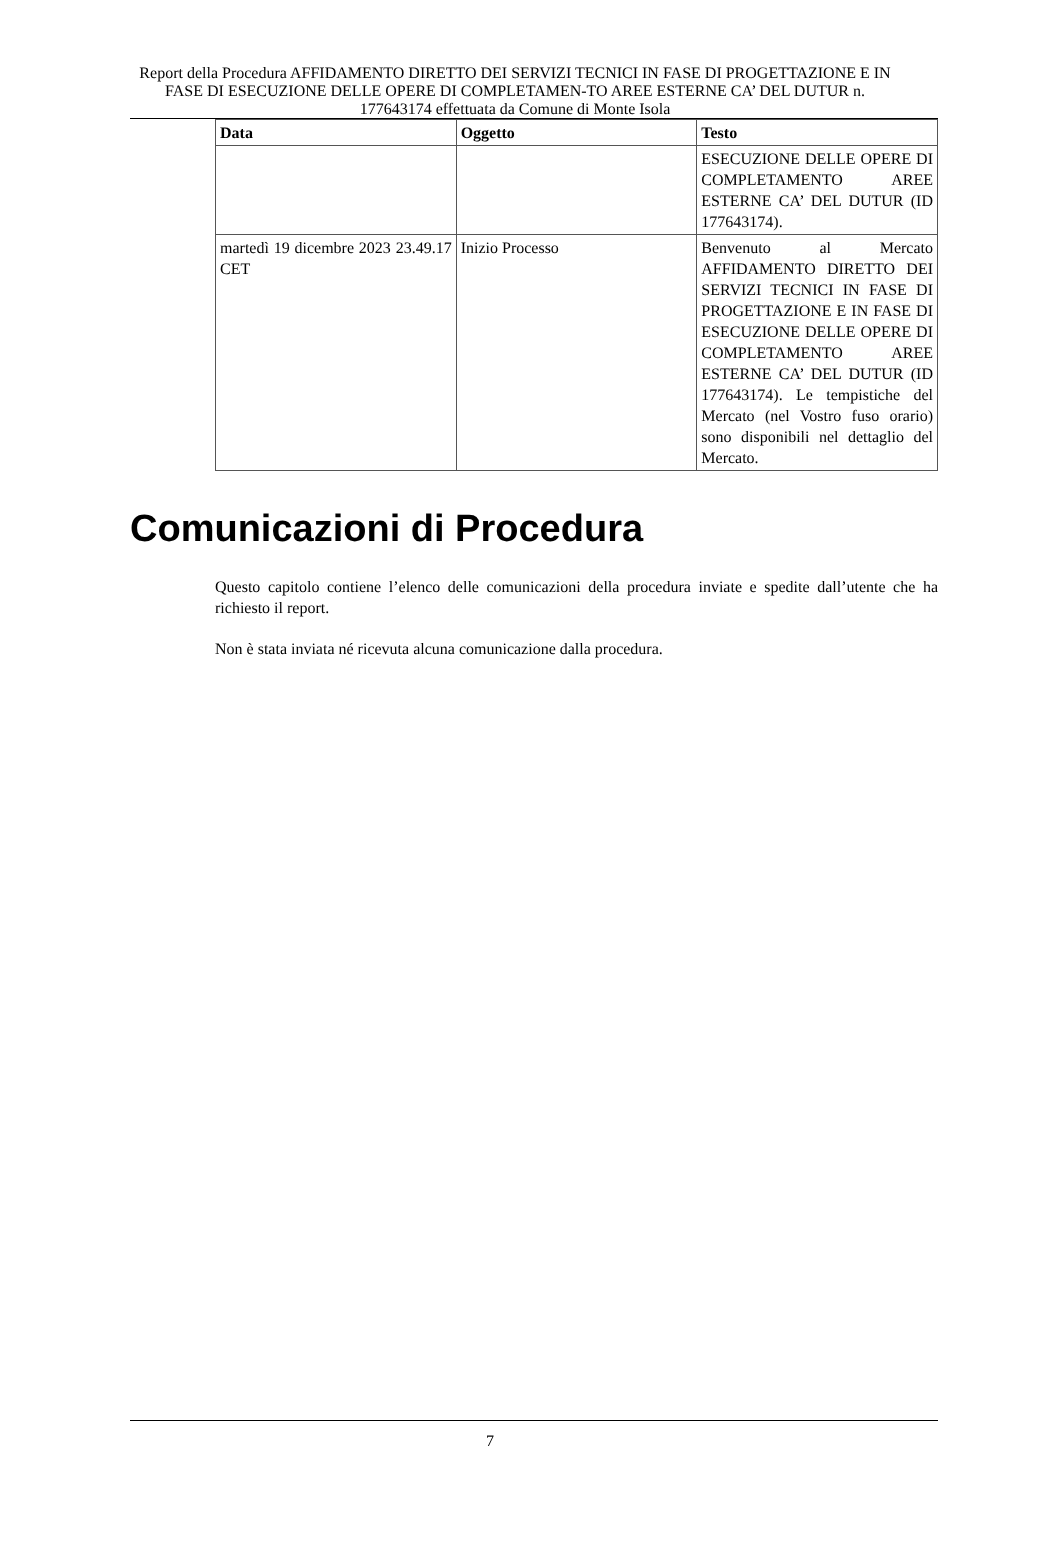Report della Procedura AFFIDAMENTO DIRETTO DEI SERVIZI TECNICI IN FASE DI PROGETTAZIONE E IN FASE DI ESECUZIONE DELLE OPERE DI COMPLETAMEN-TO AREE ESTERNE CA’ DEL DUTUR n. 177643174 effettuata da Comune di Monte Isola
| Data | Oggetto | Testo |
| --- | --- | --- |
| | | ESECUZIONE DELLE OPERE DI COMPLETAMENTO AREE ESTERNE CA’ DEL DUTUR (ID 177643174). |
| martedì 19 dicembre 2023 23.49.17 CET | Inizio Processo | Benvenuto al Mercato AFFIDAMENTO DIRETTO DEI SERVIZI TECNICI IN FASE DI PROGETTAZIONE E IN FASE DI ESECUZIONE DELLE OPERE DI COMPLETAMENTO AREE ESTERNE CA’ DEL DUTUR (ID 177643174). Le tempistiche del Mercato (nel Vostro fuso orario) sono disponibili nel dettaglio del Mercato. |
Comunicazioni di Procedura
Questo capitolo contiene l’elenco delle comunicazioni della procedura inviate e spedite dall’utente che ha richiesto il report.
Non è stata inviata né ricevuta alcuna comunicazione dalla procedura.
7